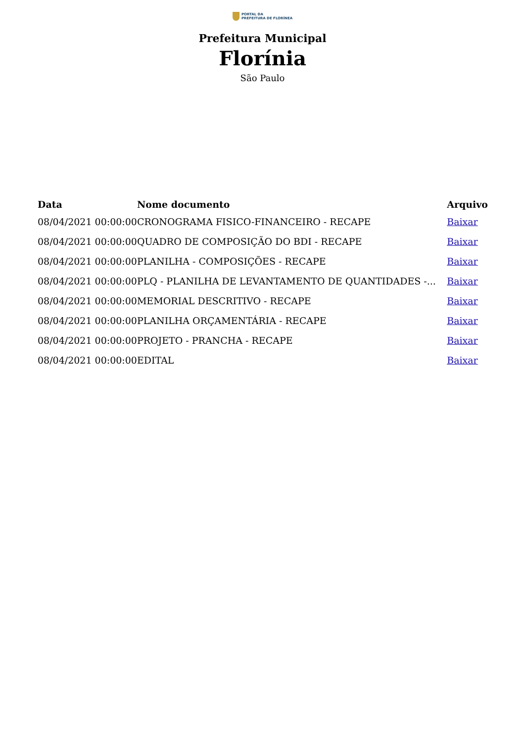PORTAL DA
PREFEITURA DE FLORÍNEA
Prefeitura Municipal
Florínia
São Paulo
| Data | Nome documento | Arquivo |
| --- | --- | --- |
| 08/04/2021 00:00:00 | CRONOGRAMA FISICO-FINANCEIRO - RECAPE | Baixar |
| 08/04/2021 00:00:00 | QUADRO DE COMPOSIÇÃO DO BDI - RECAPE | Baixar |
| 08/04/2021 00:00:00 | PLANILHA - COMPOSIÇÕES - RECAPE | Baixar |
| 08/04/2021 00:00:00 | PLQ - PLANILHA DE LEVANTAMENTO DE QUANTIDADES -... | Baixar |
| 08/04/2021 00:00:00 | MEMORIAL DESCRITIVO - RECAPE | Baixar |
| 08/04/2021 00:00:00 | PLANILHA ORÇAMENTÁRIA - RECAPE | Baixar |
| 08/04/2021 00:00:00 | PROJETO - PRANCHA - RECAPE | Baixar |
| 08/04/2021 00:00:00 | EDITAL | Baixar |